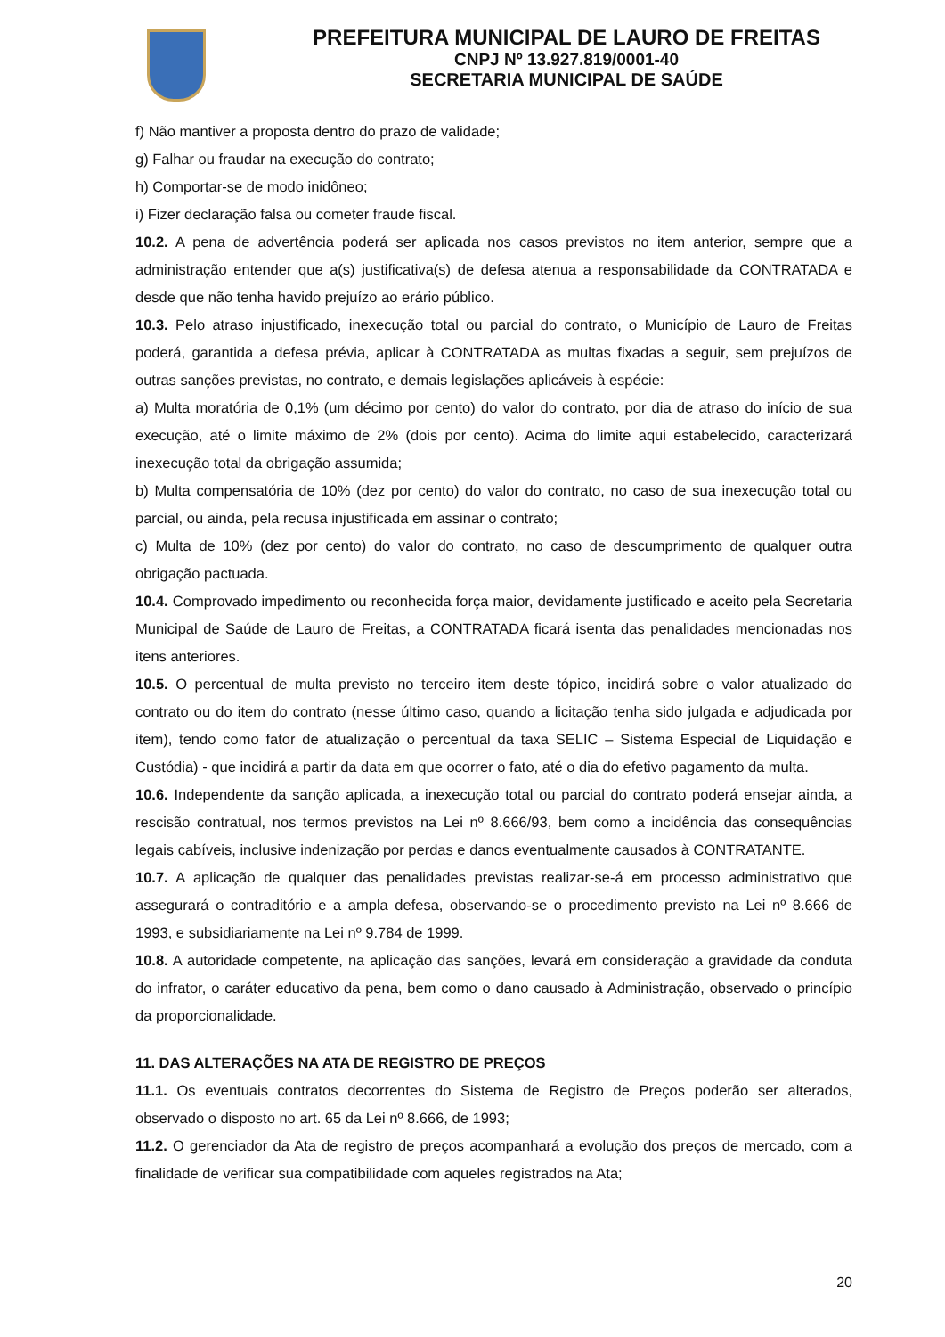PREFEITURA MUNICIPAL DE LAURO DE FREITAS
CNPJ Nº 13.927.819/0001-40
SECRETARIA MUNICIPAL DE SAÚDE
f) Não mantiver a proposta dentro do prazo de validade;
g) Falhar ou fraudar na execução do contrato;
h) Comportar-se de modo inidôneo;
i) Fizer declaração falsa ou cometer fraude fiscal.
10.2. A pena de advertência poderá ser aplicada nos casos previstos no item anterior, sempre que a administração entender que a(s) justificativa(s) de defesa atenua a responsabilidade da CONTRATADA e desde que não tenha havido prejuízo ao erário público.
10.3. Pelo atraso injustificado, inexecução total ou parcial do contrato, o Município de Lauro de Freitas poderá, garantida a defesa prévia, aplicar à CONTRATADA as multas fixadas a seguir, sem prejuízos de outras sanções previstas, no contrato, e demais legislações aplicáveis à espécie:
a) Multa moratória de 0,1% (um décimo por cento) do valor do contrato, por dia de atraso do início de sua execução, até o limite máximo de 2% (dois por cento). Acima do limite aqui estabelecido, caracterizará inexecução total da obrigação assumida;
b) Multa compensatória de 10% (dez por cento) do valor do contrato, no caso de sua inexecução total ou parcial, ou ainda, pela recusa injustificada em assinar o contrato;
c) Multa de 10% (dez por cento) do valor do contrato, no caso de descumprimento de qualquer outra obrigação pactuada.
10.4. Comprovado impedimento ou reconhecida força maior, devidamente justificado e aceito pela Secretaria Municipal de Saúde de Lauro de Freitas, a CONTRATADA ficará isenta das penalidades mencionadas nos itens anteriores.
10.5. O percentual de multa previsto no terceiro item deste tópico, incidirá sobre o valor atualizado do contrato ou do item do contrato (nesse último caso, quando a licitação tenha sido julgada e adjudicada por item), tendo como fator de atualização o percentual da taxa SELIC – Sistema Especial de Liquidação e Custódia) - que incidirá a partir da data em que ocorrer o fato, até o dia do efetivo pagamento da multa.
10.6. Independente da sanção aplicada, a inexecução total ou parcial do contrato poderá ensejar ainda, a rescisão contratual, nos termos previstos na Lei nº 8.666/93, bem como a incidência das consequências legais cabíveis, inclusive indenização por perdas e danos eventualmente causados à CONTRATANTE.
10.7. A aplicação de qualquer das penalidades previstas realizar-se-á em processo administrativo que assegurará o contraditório e a ampla defesa, observando-se o procedimento previsto na Lei nº 8.666 de 1993, e subsidiariamente na Lei nº 9.784 de 1999.
10.8. A autoridade competente, na aplicação das sanções, levará em consideração a gravidade da conduta do infrator, o caráter educativo da pena, bem como o dano causado à Administração, observado o princípio da proporcionalidade.
11. DAS ALTERAÇÕES NA ATA DE REGISTRO DE PREÇOS
11.1. Os eventuais contratos decorrentes do Sistema de Registro de Preços poderão ser alterados, observado o disposto no art. 65 da Lei nº 8.666, de 1993;
11.2. O gerenciador da Ata de registro de preços acompanhará a evolução dos preços de mercado, com a finalidade de verificar sua compatibilidade com aqueles registrados na Ata;
20